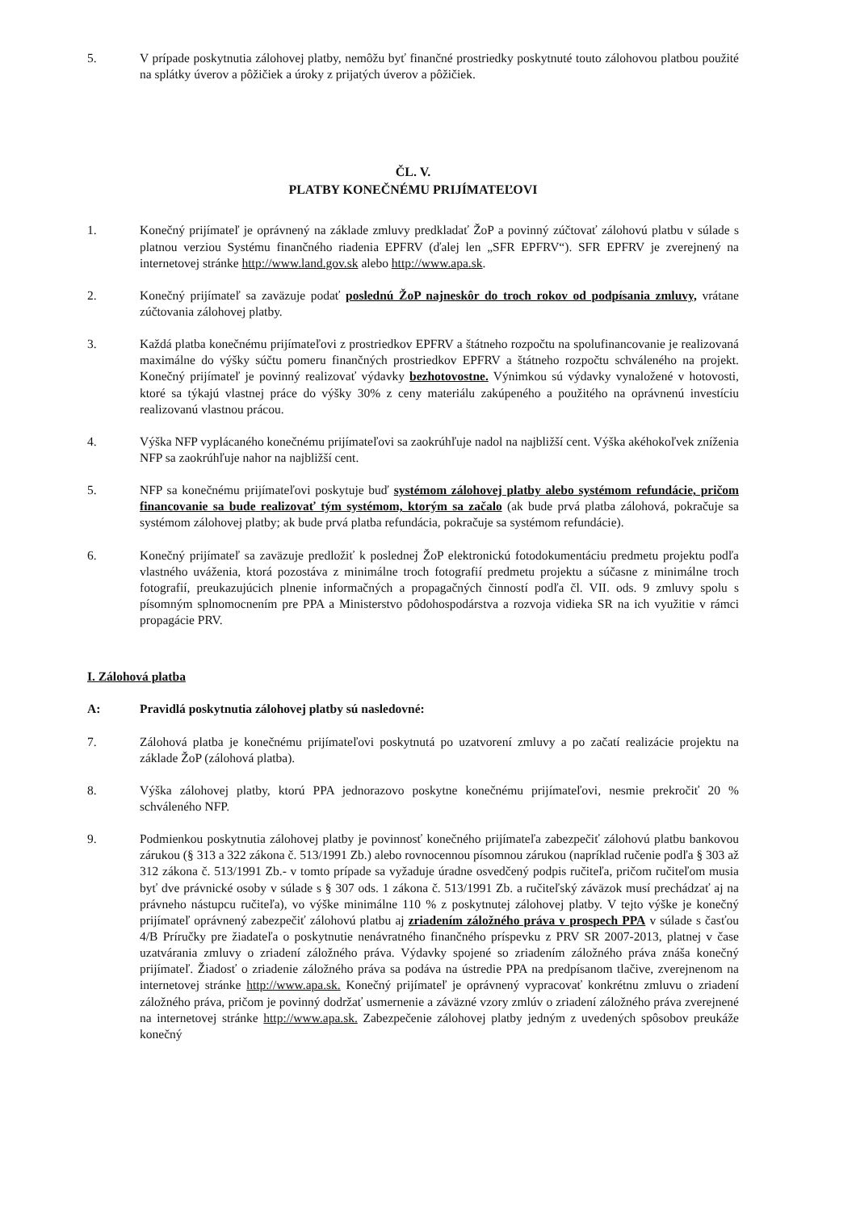5. V prípade poskytnutia zálohovej platby, nemôžu byť finančné prostriedky poskytnuté touto zálohovou platbou použité na splátky úverov a pôžičiek a úroky z prijatých úverov a pôžičiek.
ČL. V.
PLATBY KONEČNÉMU PRIJÍMATEĽOVI
1. Konečný prijímateľ je oprávnený na základe zmluvy predkladať ŽoP a povinný zúčtovať zálohovú platbu v súlade s platnou verziou Systému finančného riadenia EPFRV (ďalej len „SFR EPFRV“). SFR EPFRV je zverejnený na internetovej stránke http://www.land.gov.sk alebo http://www.apa.sk.
2. Konečný prijímateľ sa zaväzuje podať poslednú ŽoP najneskôr do troch rokov od podpísania zmluvy, vrátane zúčtovania zálohovej platby.
3. Každá platba konečnému prijímateľovi z prostriedkov EPFRV a štátneho rozpočtu na spolufinancovanie je realizovaná maximálne do výšky súčtu pomeru finančných prostriedkov EPFRV a štátneho rozpočtu schváleného na projekt. Konečný prijímateľ je povinný realizovať výdavky bezhotovostne. Výnimkou sú výdavky vynaložené v hotovosti, ktoré sa týkajú vlastnej práce do výšky 30% z ceny materiálu zakúpeného a použitého na oprávnenú investíciu realizovanú vlastnou prácou.
4. Výška NFP vyplácaného konečnému prijímateľovi sa zaokrúhľuje nadol na najbližší cent. Výška akéhokoľvek zníženia NFP sa zaokrúhľuje nahor na najbližší cent.
5. NFP sa konečnému prijímateľovi poskytuje buď systémom zálohovej platby alebo systémom refundácie, pričom financovanie sa bude realizovať tým systémom, ktorým sa začalo (ak bude prvá platba zálohová, pokračuje sa systémom zálohovej platby; ak bude prvá platba refundácia, pokračuje sa systémom refundácie).
6. Konečný prijímateľ sa zaväzuje predložiť k poslednej ŽoP elektronickú fotodokumentáciu predmetu projektu podľa vlastného uváženia, ktorá pozostáva z minimálne troch fotografií predmetu projektu a súčasne z minimálne troch fotografií, preukazujúcich plnenie informačných a propagačných činností podľa čl. VII. ods. 9 zmluvy spolu s písomným splnomocnením pre PPA a Ministerstvo pôdohospodárstva a rozvoja vidieka SR na ich využitie v rámci propagácie PRV.
I. Zálohová platba
A: Pravidlá poskytnutia zálohovej platby sú nasledovné:
7. Zálohová platba je konečnému prijímateľovi poskytnutá po uzatvorení zmluvy a po začatí realizácie projektu na základe ŽoP (zálohová platba).
8. Výška zálohovej platby, ktorú PPA jednorazovo poskytne konečnému prijímateľovi, nesmie prekročiť 20 % schváleného NFP.
9. Podmienkou poskytnutia zálohovej platby je povinnosť konečného prijímateľa zabezpečiť zálohovú platbu bankovou zárukou (§ 313 a 322 zákona č. 513/1991 Zb.) alebo rovnocennou písomnou zárukou (napríklad ručenie podľa § 303 až 312 zákona č. 513/1991 Zb.- v tomto prípade sa vyžaduje úradne osvedčený podpis ručiteľa, pričom ručiteľom musia byť dve právnické osoby v súlade s § 307 ods. 1 zákona č. 513/1991 Zb. a ručiteľský záväzok musí prechádzať aj na právneho nástupcu ručiteľa), vo výške minimálne 110 % z poskytnutej zálohovej platby. V tejto výške je konečný prijímateľ oprávnený zabezpečiť zálohovú platbu aj zriadením záložného práva v prospech PPA v súlade s časťou 4/B Príručky pre žiadateľa o poskytnutie nenávratného finančného príspevku z PRV SR 2007-2013, platnej v čase uzatvárania zmluvy o zriadení záložného práva. Výdavky spojené so zriadením záložného práva znáša konečný prijímateľ. Žiadosť o zriadenie záložného práva sa podáva na ústredie PPA na predpísanom tlačive, zverejnenom na internetovej stránke http://www.apa.sk. Konečný prijímateľ je oprávnený vypracovať konkrétnu zmluvu o zriadení záložného práva, pričom je povinný dodržať usmernenie a záväzné vzory zmlúv o zriadení záložného práva zverejnené na internetovej stránke http://www.apa.sk. Zabezpečenie zálohovej platby jedným z uvedených spôsobov preukáže konečný